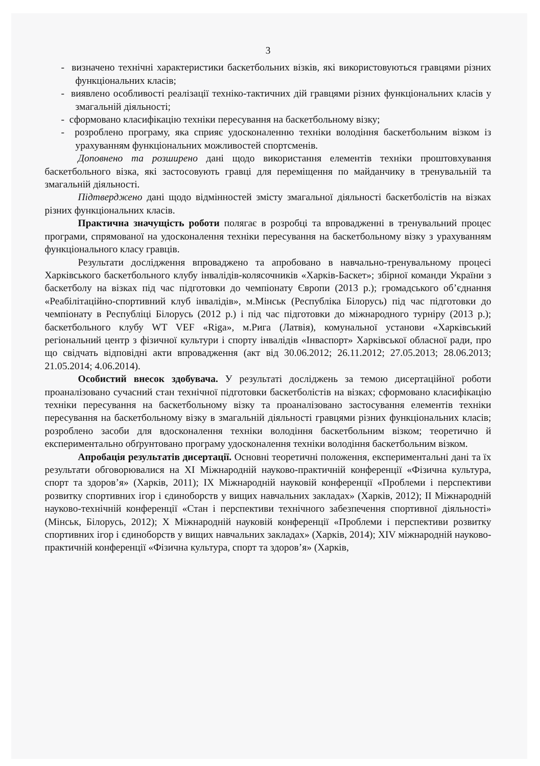3
- визначено технічні характеристики баскетбольних візків, які використовуються гравцями різних функціональних класів;
- виявлено особливості реалізації техніко-тактичних дій гравцями різних функціональних класів у змагальній діяльності;
- сформовано класифікацію техніки пересування на баскетбольному візку;
- розроблено програму, яка сприяє удосконаленню техніки володіння баскетбольним візком із урахуванням функціональних можливостей спортсменів.
Доповнено та розширено дані щодо використання елементів техніки проштовхування баскетбольного візка, які застосовують гравці для переміщення по майданчику в тренувальній та змагальній діяльності.
Підтверджено дані щодо відмінностей змісту змагальної діяльності баскетболістів на візках різних функціональних класів.
Практична значущість роботи полягає в розробці та впровадженні в тренувальний процес програми, спрямованої на удосконалення техніки пересування на баскетбольному візку з урахуванням функціонального класу гравців.
Результати дослідження впроваджено та апробовано в навчально-тренувальному процесі Харківського баскетбольного клубу інвалідів-колясочників «Харків-Баскет»; збірної команди України з баскетболу на візках під час підготовки до чемпіонату Європи (2013 р.); громадського об’єднання «Реабілітаційно-спортивний клуб інвалідів», м.Мінськ (Республіка Білорусь) під час підготовки до чемпіонату в Республіці Білорусь (2012 р.) і під час підготовки до міжнародного турніру (2013 р.); баскетбольного клубу WT VEF «Riga», м.Рига (Латвія), комунальної установи «Харківський регіональний центр з фізичної культури і спорту інвалідів «Інваспорт» Харківської обласної ради, про що свідчать відповідні акти впровадження (акт від 30.06.2012; 26.11.2012; 27.05.2013; 28.06.2013; 21.05.2014; 4.06.2014).
Особистий внесок здобувача. У результаті досліджень за темою дисертаційної роботи проаналізовано сучасний стан технічної підготовки баскетболістів на візках; сформовано класифікацію техніки пересування на баскетбольному візку та проаналізовано застосування елементів техніки пересування на баскетбольному візку в змагальній діяльності гравцями різних функціональних класів; розроблено засоби для вдосконалення техніки володіння баскетбольним візком; теоретично й експериментально обґрунтовано програму удосконалення техніки володіння баскетбольним візком.
Апробація результатів дисертації. Основні теоретичні положення, експериментальні дані та їх результати обговорювалися на XI Міжнародній науково-практичній конференції «Фізична культура, спорт та здоров’я» (Харків, 2011); IX Міжнародній науковій конференції «Проблеми і перспективи розвитку спортивних ігор і єдиноборств у вищих навчальних закладах» (Харків, 2012); II Міжнародній науково-технічній конференції «Стан і перспективи технічного забезпечення спортивної діяльності» (Мінськ, Білорусь, 2012); X Міжнародній науковій конференції «Проблеми і перспективи розвитку спортивних ігор і єдиноборств у вищих навчальних закладах» (Харків, 2014); XIV міжнародній науково-практичній конференції «Фізична культура, спорт та здоров’я» (Харків,